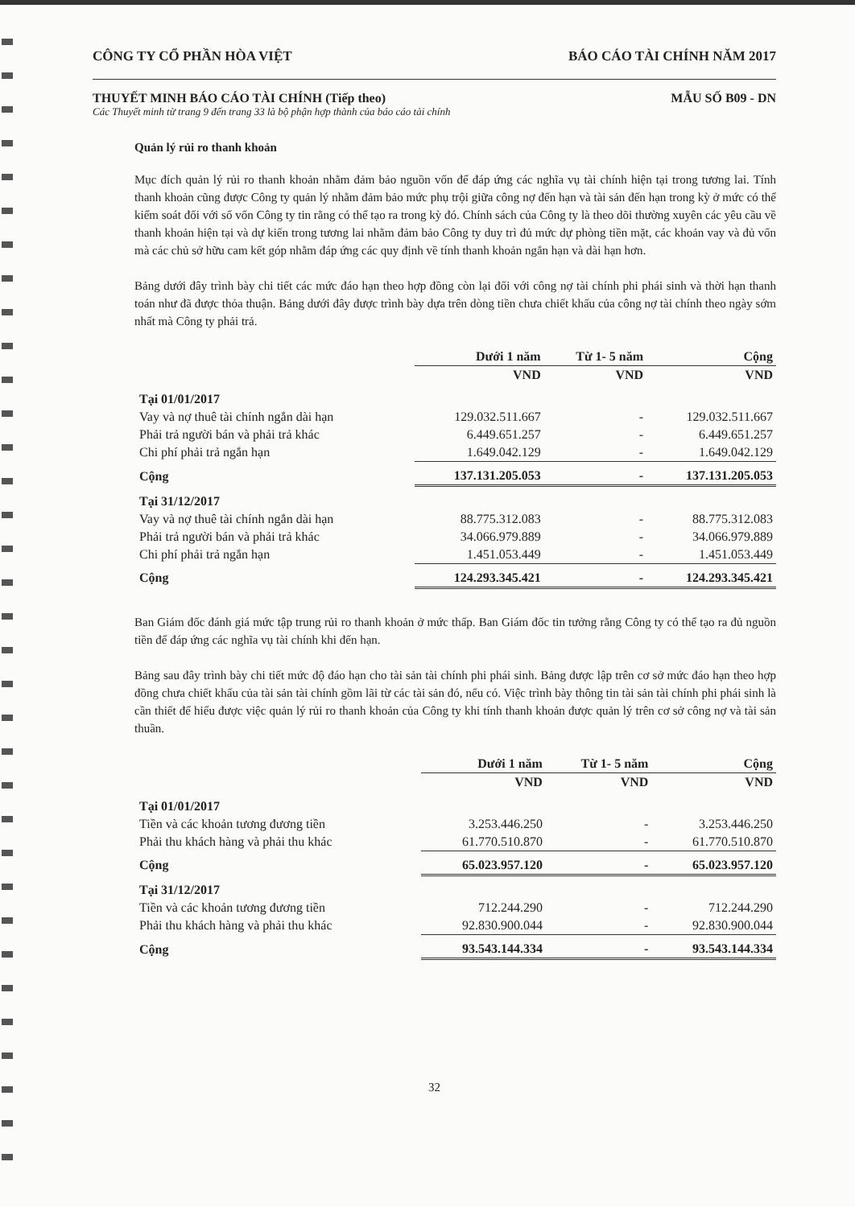CÔNG TY CỔ PHẦN HÒA VIỆT BÁO CÁO TÀI CHÍNH NĂM 2017
THUYẾT MINH BÁO CÁO TÀI CHÍNH (Tiếp theo) MẪU SỐ B09 - DN
Các Thuyết minh từ trang 9 đến trang 33 là bộ phận hợp thành của báo cáo tài chính
Quản lý rủi ro thanh khoản
Mục đích quản lý rủi ro thanh khoản nhằm đảm bảo nguồn vốn để đáp ứng các nghĩa vụ tài chính hiện tại trong tương lai. Tính thanh khoản cũng được Công ty quản lý nhằm đảm bảo mức phụ trội giữa công nợ đến hạn và tài sản đến hạn trong kỳ ở mức có thể kiểm soát đối với số vốn Công ty tin rằng có thể tạo ra trong kỳ đó. Chính sách của Công ty là theo dõi thường xuyên các yêu cầu về thanh khoản hiện tại và dự kiến trong tương lai nhằm đảm bảo Công ty duy trì đủ mức dự phòng tiền mặt, các khoản vay và đủ vốn mà các chủ sở hữu cam kết góp nhằm đáp ứng các quy định về tính thanh khoản ngắn hạn và dài hạn hơn.
Bảng dưới đây trình bày chi tiết các mức đáo hạn theo hợp đồng còn lại đối với công nợ tài chính phi phái sinh và thời hạn thanh toán như đã được thỏa thuận. Bảng dưới đây được trình bày dựa trên dòng tiền chưa chiết khấu của công nợ tài chính theo ngày sớm nhất mà Công ty phải trả.
| | Dưới 1 năm | Từ 1- 5 năm | Cộng |
| --- | --- | --- | --- |
| | VND | VND | VND |
| Tại 01/01/2017 | | | |
| Vay và nợ thuê tài chính ngắn dài hạn | 129.032.511.667 | - | 129.032.511.667 |
| Phải trả người bán và phải trả khác | 6.449.651.257 | - | 6.449.651.257 |
| Chi phí phải trả ngắn hạn | 1.649.042.129 | - | 1.649.042.129 |
| Cộng | 137.131.205.053 | - | 137.131.205.053 |
| Tại 31/12/2017 | | | |
| Vay và nợ thuê tài chính ngắn dài hạn | 88.775.312.083 | - | 88.775.312.083 |
| Phải trả người bán và phải trả khác | 34.066.979.889 | - | 34.066.979.889 |
| Chi phí phải trả ngắn hạn | 1.451.053.449 | - | 1.451.053.449 |
| Cộng | 124.293.345.421 | - | 124.293.345.421 |
Ban Giám đốc đánh giá mức tập trung rủi ro thanh khoản ở mức thấp. Ban Giám đốc tin tưởng rằng Công ty có thể tạo ra đủ nguồn tiền để đáp ứng các nghĩa vụ tài chính khi đến hạn.
Bảng sau đây trình bày chi tiết mức độ đáo hạn cho tài sản tài chính phi phái sinh. Bảng được lập trên cơ sở mức đáo hạn theo hợp đồng chưa chiết khấu của tài sản tài chính gồm lãi từ các tài sản đó, nếu có. Việc trình bày thông tin tài sản tài chính phi phái sinh là cần thiết để hiểu được việc quản lý rủi ro thanh khoản của Công ty khi tính thanh khoản được quản lý trên cơ sở công nợ và tài sản thuần.
| | Dưới 1 năm | Từ 1- 5 năm | Cộng |
| --- | --- | --- | --- |
| | VND | VND | VND |
| Tại 01/01/2017 | | | |
| Tiền và các khoản tương đương tiền | 3.253.446.250 | - | 3.253.446.250 |
| Phải thu khách hàng và phải thu khác | 61.770.510.870 | - | 61.770.510.870 |
| Cộng | 65.023.957.120 | - | 65.023.957.120 |
| Tại 31/12/2017 | | | |
| Tiền và các khoản tương đương tiền | 712.244.290 | - | 712.244.290 |
| Phải thu khách hàng và phải thu khác | 92.830.900.044 | - | 92.830.900.044 |
| Cộng | 93.543.144.334 | - | 93.543.144.334 |
32